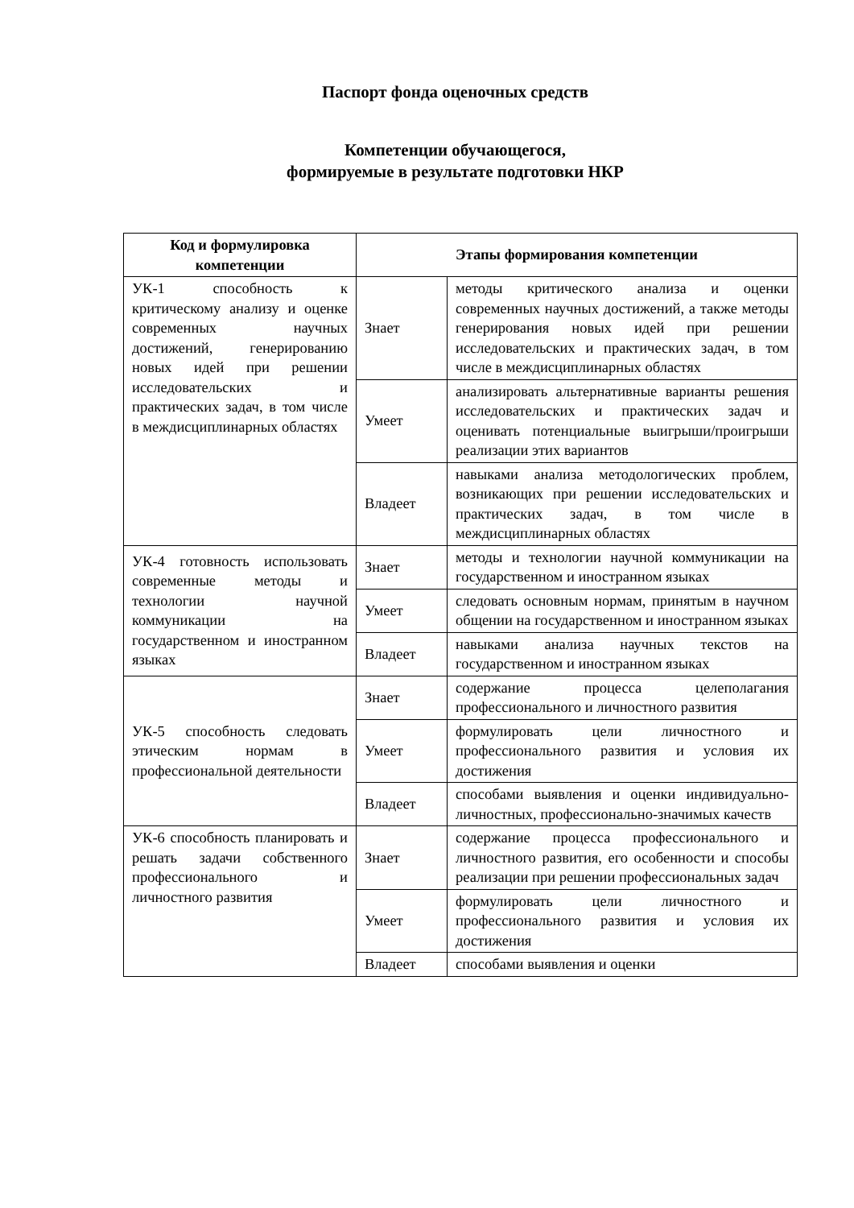Паспорт фонда оценочных средств
Компетенции обучающегося,
формируемые в результате подготовки НКР
| Код и формулировка компетенции | Этапы формирования компетенции | |
| --- | --- | --- |
| УК-1 способность к критическому анализу и оценке современных научных достижений, генерированию новых идей при решении исследовательских и практических задач, в том числе в междисциплинарных областях | Знает | методы критического анализа и оценки современных научных достижений, а также методы генерирования новых идей при решении исследовательских и практических задач, в том числе в междисциплинарных областях |
| | Умеет | анализировать альтернативные варианты решения исследовательских и практических задач и оценивать потенциальные выигрыши/проигрыши реализации этих вариантов |
| | Владеет | навыками анализа методологических проблем, возникающих при решении исследовательских и практических задач, в том числе в междисциплинарных областях |
| УК-4 готовность использовать современные методы и технологии научной коммуникации на государственном и иностранном языках | Знает | методы и технологии научной коммуникации на государственном и иностранном языках |
| | Умеет | следовать основным нормам, принятым в научном общении на государственном и иностранном языках |
| | Владеет | навыками анализа научных текстов на государственном и иностранном языках |
| УК-5 способность следовать этическим нормам в профессиональной деятельности | Знает | содержание процесса целеполагания профессионального и личностного развития |
| | Умеет | формулировать цели личностного и профессионального развития и условия их достижения |
| | Владеет | способами выявления и оценки индивидуально-личностных, профессионально-значимых качеств |
| УК-6 способность планировать и решать задачи собственного профессионального и личностного развития | Знает | содержание процесса профессионального и личностного развития, его особенности и способы реализации при решении профессиональных задач |
| | Умеет | формулировать цели личностного и профессионального развития и условия их достижения |
| | Владеет | способами выявления и оценки |